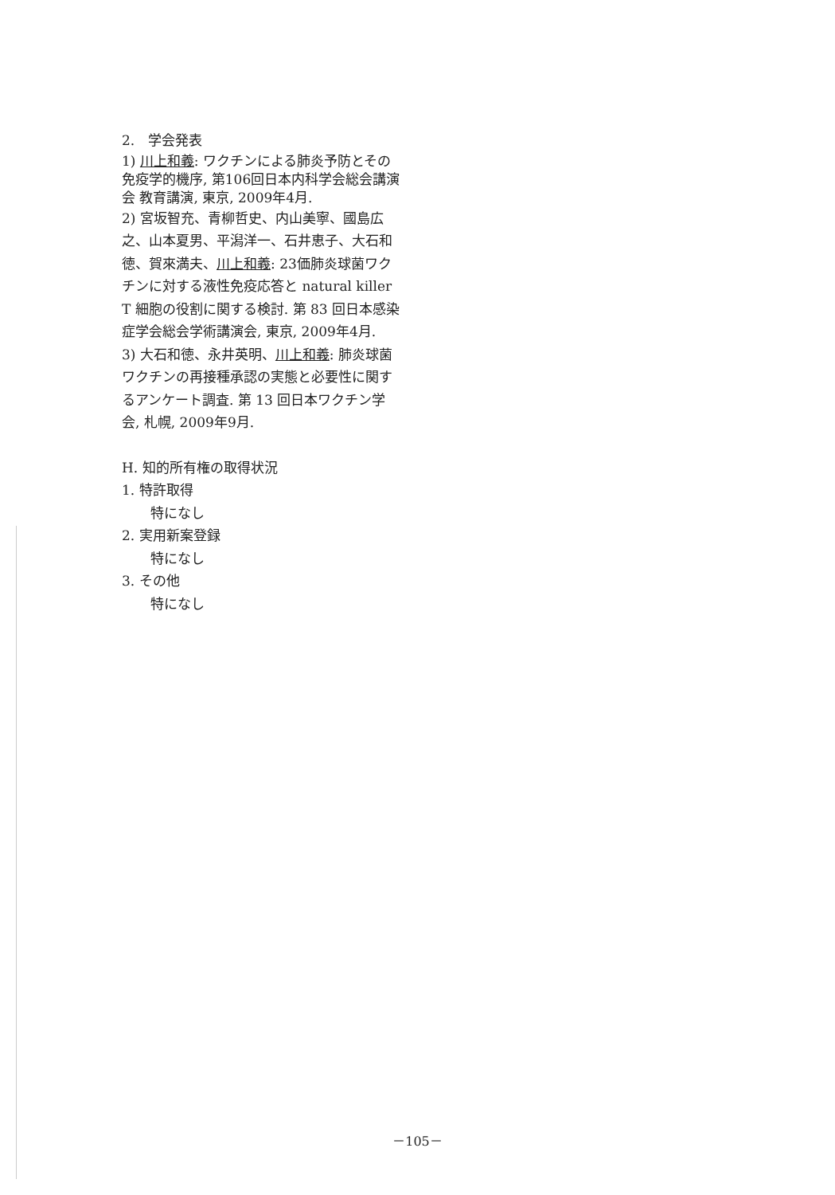2.　学会発表
1) 川上和義: ワクチンによる肺炎予防とその免疫学的機序, 第106回日本内科学会総会講演会 教育講演, 東京, 2009年4月.
2) 宮坂智充、青柳哲史、内山美寧、國島広之、山本夏男、平潟洋一、石井恵子、大石和徳、賀來満夫、川上和義: 23価肺炎球菌ワクチンに対する液性免疫応答と natural killer T 細胞の役割に関する検討. 第 83 回日本感染症学会総会学術講演会, 東京, 2009年4月.
3) 大石和徳、永井英明、川上和義: 肺炎球菌ワクチンの再接種承認の実態と必要性に関するアンケート調査. 第 13 回日本ワクチン学会, 札幌, 2009年9月.
H. 知的所有権の取得状況
1. 特許取得
特になし
2. 実用新案登録
特になし
3. その他
特になし
－105－